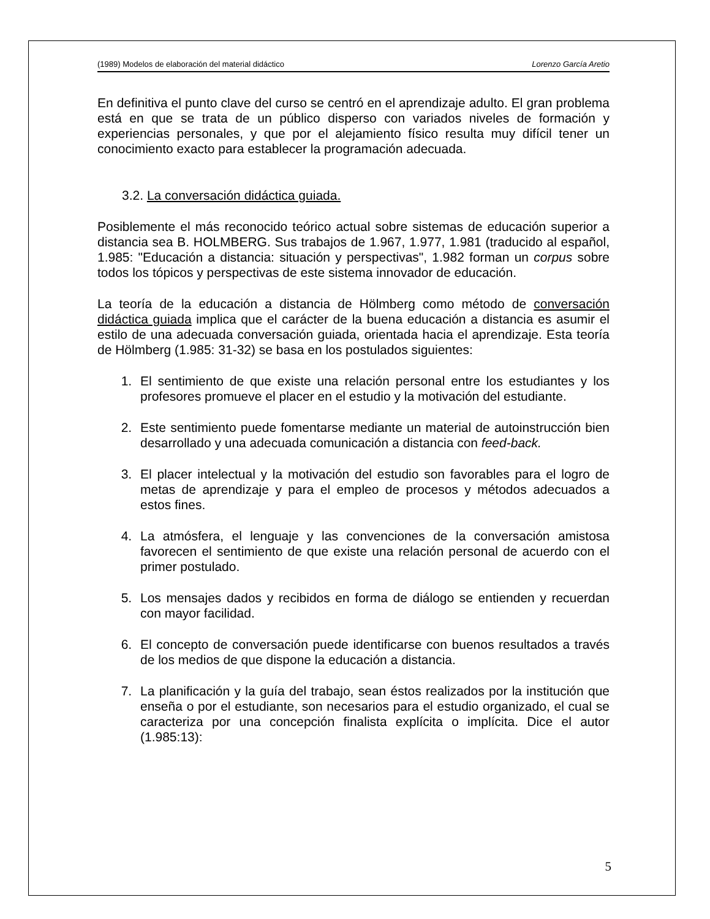(1989) Modelos de elaboración del material didáctico Lorenzo García Aretio
En definitiva el punto clave del curso se centró en el aprendizaje adulto. El gran problema está en que se trata de un público disperso con variados niveles de formación y experiencias personales, y que por el alejamiento físico resulta muy difícil tener un conocimiento exacto para establecer la programación adecuada.
3.2. La conversación didáctica guiada.
Posiblemente el más reconocido teórico actual sobre sistemas de educación superior a distancia sea B. HOLMBERG. Sus trabajos de 1.967, 1.977, 1.981 (traducido al español, 1.985: "Educación a distancia: situación y perspectivas", 1.982 forman un corpus sobre todos los tópicos y perspectivas de este sistema innovador de educación.
La teoría de la educación a distancia de Hölmberg como método de conversación didáctica guiada implica que el carácter de la buena educación a distancia es asumir el estilo de una adecuada conversación guiada, orientada hacia el aprendizaje. Esta teoría de Hölmberg (1.985: 31-32) se basa en los postulados siguientes:
1. El sentimiento de que existe una relación personal entre los estudiantes y los profesores promueve el placer en el estudio y la motivación del estudiante.
2. Este sentimiento puede fomentarse mediante un material de autoinstrucción bien desarrollado y una adecuada comunicación a distancia con feed-back.
3. El placer intelectual y la motivación del estudio son favorables para el logro de metas de aprendizaje y para el empleo de procesos y métodos adecuados a estos fines.
4. La atmósfera, el lenguaje y las convenciones de la conversación amistosa favorecen el sentimiento de que existe una relación personal de acuerdo con el primer postulado.
5. Los mensajes dados y recibidos en forma de diálogo se entienden y recuerdan con mayor facilidad.
6. El concepto de conversación puede identificarse con buenos resultados a través de los medios de que dispone la educación a distancia.
7. La planificación y la guía del trabajo, sean éstos realizados por la institución que enseña o por el estudiante, son necesarios para el estudio organizado, el cual se caracteriza por una concepción finalista explícita o implícita. Dice el autor (1.985:13):
5